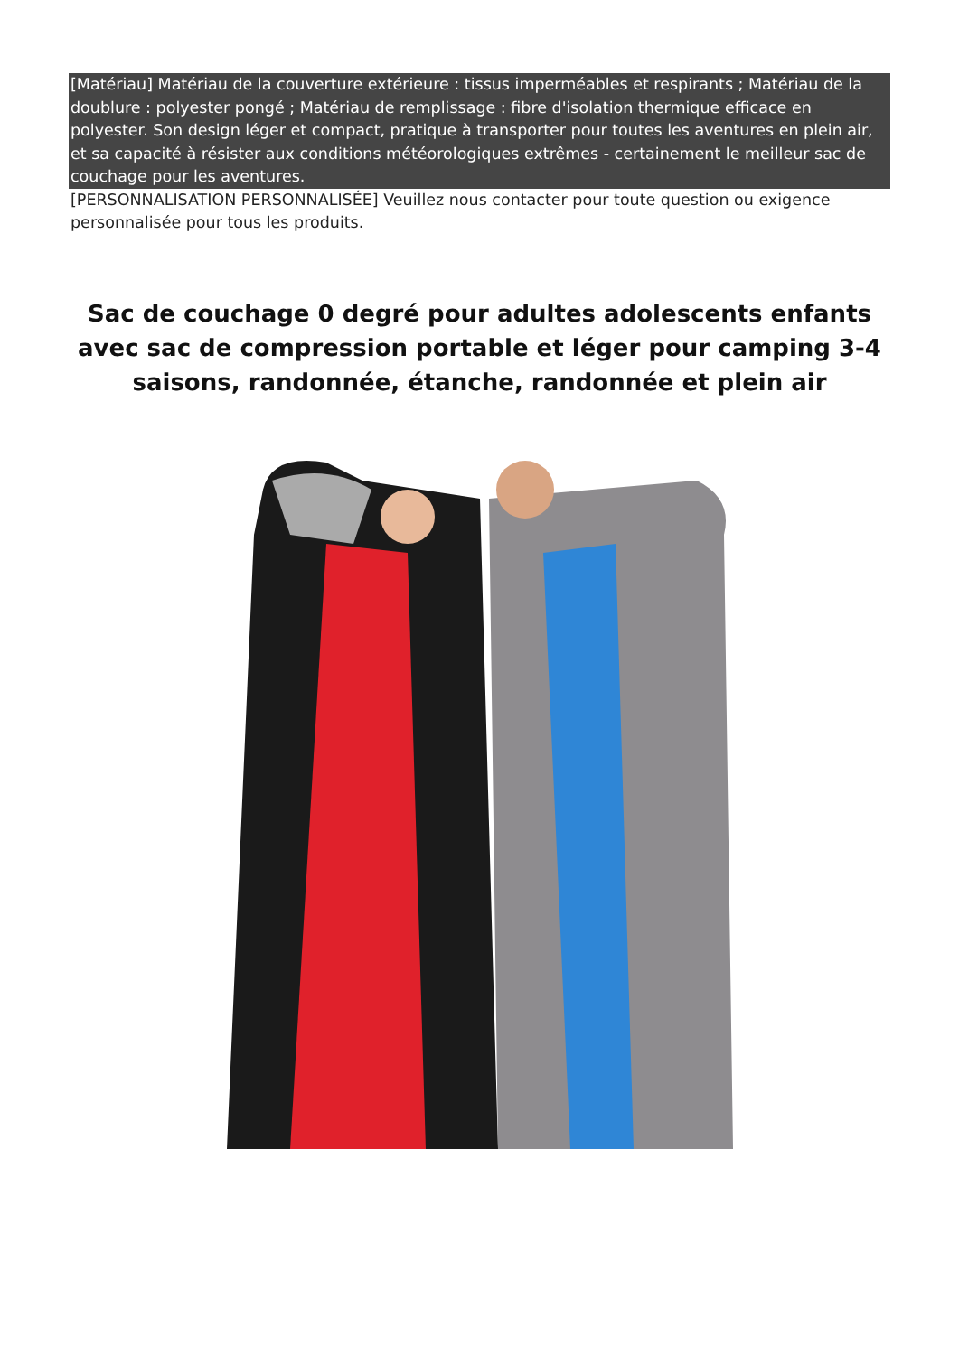[Matériau] Matériau de la couverture extérieure : tissus imperméables et respirants ; Matériau de la doublure : polyester pongé ; Matériau de remplissage : fibre d'isolation thermique efficace en polyester. Son design léger et compact, pratique à transporter pour toutes les aventures en plein air, et sa capacité à résister aux conditions météorologiques extrêmes - certainement le meilleur sac de couchage pour les aventures.
[PERSONNALISATION PERSONNALISÉE] Veuillez nous contacter pour toute question ou exigence personnalisée pour tous les produits.
Sac de couchage 0 degré pour adultes adolescents enfants avec sac de compression portable et léger pour camping 3-4 saisons, randonnée, étanche, randonnée et plein air